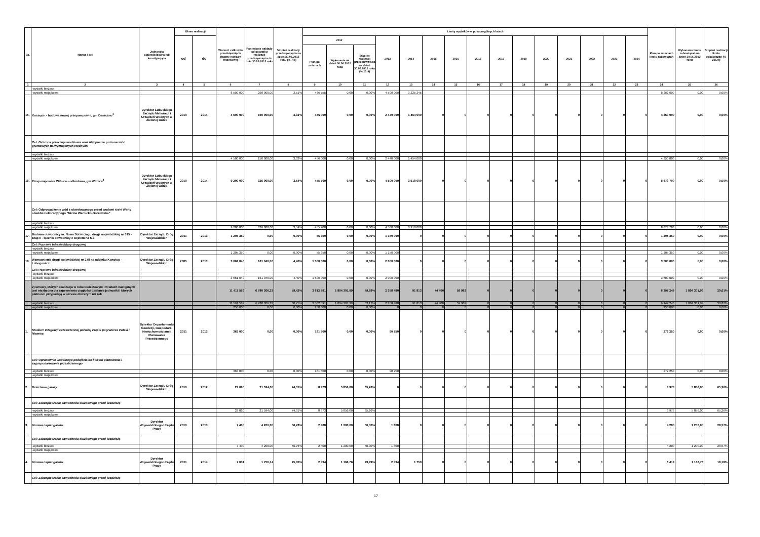| Lp. | Nazwa i cel | Jednostka odpowiedzialna lub koordynująca | Okres realizacji | | Wartość całkowita przedsięwzięcia (łączne nakłady finansowe) | Poniesione nakłady od początku realizacji przedsięwzięcia do dnia 30.06.2012 roku | Stopień realizacji przedsięwzięcia na dzień 30.06.2012 roku (% 7:6) | Limity wydatków w poszczególnych latach | | | | | | | | | | | | | | | Plan po zmianach limitu zobowiązań | Wykonanie limitu zobowiązań na dzień 30.06.2012 roku | Stopień realizacji limitu zobowiązań (% 25:24) |
| --- | --- | --- | --- | --- | --- | --- | --- | --- | --- | --- | --- | --- | --- | --- | --- | --- | --- | --- | --- | --- | --- | --- | --- | --- | --- |
| | | | od | do | | | | 2012 | | | 2013 | 2014 | 2015 | 2016 | 2017 | 2018 | 2019 | 2020 | 2021 | 2022 | 2023 | 2024 | | | |
| | | | | | | | | Plan po zmianach | Wykonanie na dzień 30.06.2012 roku | Stopień realizacji przedsięwzięcia na dzień 30.06.2012 roku (% 10:9) | | | | | | | | | | | | | | | |
| 1 | 2 | 3 | 4 | 5 | 6 | 7 | 8 | 9 | 10 | 11 | 12 | 13 | 14 | 15 | 16 | 17 | 18 | 19 | 20 | 21 | 22 | 23 | 24 | 25 | 26 |
| | -wydatki bieżące | | | | | | | | | | | | | | | | | | | | | | | | |
| | -wydatki majątkowe | | | | 8 500 000 | 298 000,00 | 3,51% | 466 755 | 0,00 | 0,00% | 4 500 000 | 3 235 245 | | | | | | | | | | | 8 202 000 | 0,00 | 0,00% |
| 15. | Koszęcin - budowa nowej przepompowni, gm Deszczno<sup>4</sup> | Dyrektor Lubuskiego Zarządu Melioracji i Urządzeń Wodnych w Zielonej Górze | 2010 | 2014 | 4 500 000 | 150 000,00 | 3,33% | 456 000 | 0,00 | 0,00% | 2 440 000 | 1 454 000 | 0 | 0 | 0 | 0 | 0 | 0 | 0 | 0 | 0 | 0 | 4 350 000 | 0,00 | 0,00% |
| | Cel: Ochrona przeciwpowodziowa oraz utrzymanie poziomu wód gruntowych na wymaganych rzędnych | | | | | | | | | | | | | | | | | | | | | | | | |
| | -wydatki bieżące | | | | | | | | | | | | | | | | | | | | | | | | |
| | -wydatki majątkowe | | | | 4 500 000 | 150 000,00 | 3,33% | 456 000 | 0,00 | 0,00% | 2 440 000 | 1 454 000 | | | | | | | | | | | 4 350 000 | 0,00 | 0,00% |
| 16. | Przepompownia Witnica - odbudowa, gm.Witnica<sup>4</sup> | Dyrektor Lubuskiego Zarządu Melioracji i Urządzeń Wodnych w Zielonej Górze | 2010 | 2014 | 9 200 000 | 326 000,00 | 3,54% | 455 700 | 0,00 | 0,00% | 4 500 000 | 3 918 000 | 0 | 0 | 0 | 0 | 0 | 0 | 0 | 0 | 0 | 0 | 8 873 700 | 0,00 | 0,00% |
| | Cel: Odprowadzenie wód z obwałowanego przed wodami rzeki Warty obiektu melioracyjnego "Nizina Warnicko-Gorzowska" | | | | | | | | | | | | | | | | | | | | | | | | |
| | -wydatki bieżące | | | | | | | | | | | | | | | | | | | | | | | | |
| | -wydatki majątkowe | | | | 9 200 000 | 326 000,00 | 3,54% | 455 700 | 0,00 | 0,00% | 4 500 000 | 3 918 000 | | | | | | | | | | | 8 873 700 | 0,00 | 0,00% |
| 17. | Budowa obwodnicy m. Nowa Sól w ciagu drogi wojewódzkiej nr 315 - Etap II - łącznik obwodnicy z węzłem na S-3 | Dyrektor Zarządu Dróg Wojewódzkich | 2011 | 2013 | 1 205 350 | 0,00 | 0,00% | 55 350 | 0,00 | 0,00% | 1 150 000 | 0 | 0 | 0 | 0 | 0 | 0 | 0 | 0 | 0 | 0 | 0 | 1 205 350 | 0,00 | 0,00% |
| | Cel: Poprawa infrastruktury drogowej | | | | | | | | | | | | | | | | | | | | | | | | |
| | -wydatki bieżące | | | | | | | | | | | | | | | | | | | | | | | | |
| | -wydatki majątkowe | | | | 1 205 350 | 0,00 | 0,00% | 55 350 | 0,00 | 0,00% | 1 150 000 | | | | | | | | | | | | 1 205 350 | 0,00 | 0,00% |
| 18. | Wzmocnienie drogi wojewódzkiej nr 278 na odcinku Konotop - Lubogoszcz | Dyrektor Zarządu Dróg Wojewódzkich | 2005 | 2013 | 3 661 040 | 161 040,00 | 4,40% | 1 500 000 | 0,00 | 0,00% | 2 000 000 | 0 | 0 | 0 | 0 | 0 | 0 | 0 | 0 | 0 | 0 | 0 | 3 500 000 | 0,00 | 0,00% |
| | Cel: Poprawa infrastruktury drogowej | | | | | | | | | | | | | | | | | | | | | | | | |
| | -wydatki bieżące | | | | | | | | | | | | | | | | | | | | | | | | |
| | -wydatki majątkowe | | | | 3 661 040 | 161 040,00 | 4,40% | 1 500 000 | 0,00 | 0,00% | 2 000 000 | | | | | | | | | | | | 3 500 000 | 0,00 | 0,00% |
| | 2) umowy, których realizacja w roku budżetowym i w latach następnych jest niezbędna dla zapewnienia ciągłości działania jednostki i których płatności przypadają w okresie dłuższym niż rok | | | | 11 411 569 | 6 780 306,33 | 59,42% | 3 812 591 | 1 894 301,99 | 49,69% | 2 358 480 | 91 813 | 74 400 | 59 962 | 0 | 0 | 0 | 0 | 0 | 0 | 0 | 0 | 6 397 246 | 1 894 301,99 | 29,61% |
| | -wydatki bieżące | | | | 11 161 569 | 6 780 306,33 | 60,75% | 3 562 591 | 1 894 301,99 | 53,17% | 2 358 480 | 91 813 | 74 400 | 59 962 | 0 | 0 | 0 | 0 | 0 | 0 | 0 | 0 | 6 147 246 | 1 894 301,99 | 30,82% |
| | -wydatki majątkowe | | | | 250 000 | 0,00 | 0,00% | 250 000 | 0,00 | 0,00% | 0 | 0 | 0 | 0 | 0 | 0 | 0 | 0 | 0 | 0 | 0 | 0 | 250 000 | 0,00 | 0,00% |
| 1. | Studium Integracji Przestrzennej polskiej części pogranicza Polski i Niemiec | Dyrektor Departamentu Geodezji, Gospodarki Nieruchomościami i Planowania Przestrzennego | 2011 | 2013 | 363 000 | 0,00 | 0,00% | 181 500 | 0,00 | 0,00% | 90 750 | 0 | 0 | 0 | 0 | 0 | 0 | 0 | 0 | 0 | 0 | 0 | 272 250 | 0,00 | 0,00% |
| | Cel: Opracownie wspólnego podejścia do kwestii planowania i zagospodarowania przestrzennego | | | | | | | | | | | | | | | | | | | | | | | | |
| | -wydatki bieżące | | | | 363 000 | 0,00 | 0,00% | 181 500 | 0,00 | 0,00% | 90 750 | | | | | | | | | | | | 272 250 | 0,00 | 0,00% |
| | -wydatki majątkowe | | | | | | | | | | | | | | | | | | | | | | | | |
| 2. | Dzierżawa garaży | Dyrektor Zarządu Dróg Wojewódzkich | 2010 | 2012 | 29 060 | 21 594,00 | 74,31% | 8 973 | 5 856,00 | 65,26% | 0 | 0 | 0 | 0 | 0 | 0 | 0 | 0 | 0 | 0 | 0 | 0 | 8 973 | 5 856,00 | 65,26% |
| | Cel: Zabezpieczenie samochodu służbowego przed kradzieżą | | | | | | | | | | | | | | | | | | | | | | | | |
| | -wydatki bieżące | | | | 29 060 | 21 594,00 | 74,31% | 8 973 | 5 856,00 | 65,26% | | | | | | | | | | | | | 8 973 | 5 856,00 | 65,26% |
| | -wydatki majątkowe | | | | | | | | | | | | | | | | | | | | | | | | |
| 3. | Umowa najmu garażu | Dyrektor Wojewódzkiego Urzędu Pracy | 2010 | 2013 | 7 400 | 4 200,00 | 56,76% | 2 400 | 1 200,00 | 50,00% | 1 800 | 0 | 0 | 0 | 0 | 0 | 0 | 0 | 0 | 0 | 0 | 0 | 4 200 | 1 200,00 | 28,57% |
| | Cel: Zabezpieczenie samochodu służbowego przed kradzieżą | | | | | | | | | | | | | | | | | | | | | | | | |
| | -wydatki bieżące | | | | 7 400 | 4 200,00 | 56,76% | 2 400 | 1 200,00 | 50,00% | 1 800 | | | | | | | | | | | | 4 200 | 1 200,00 | 28,57% |
| | -wydatki majątkowe | | | | | | | | | | | | | | | | | | | | | | | | |
| 4. | Umowa najmu garażu | Dyrektor Wojewódzkiego Urzędu Pracy | 2011 | 2014 | 7 001 | 1 750,14 | 25,00% | 2 334 | 1 166,76 | 49,99% | 2 334 | 1 750 | 0 | 0 | 0 | 0 | 0 | 0 | 0 | 0 | 0 | 0 | 6 418 | 1 166,76 | 18,18% |
| | Cel: Zabezpieczenie samochodu służbowego przed kradzieżą | | | | | | | | | | | | | | | | | | | | | | | | |
17